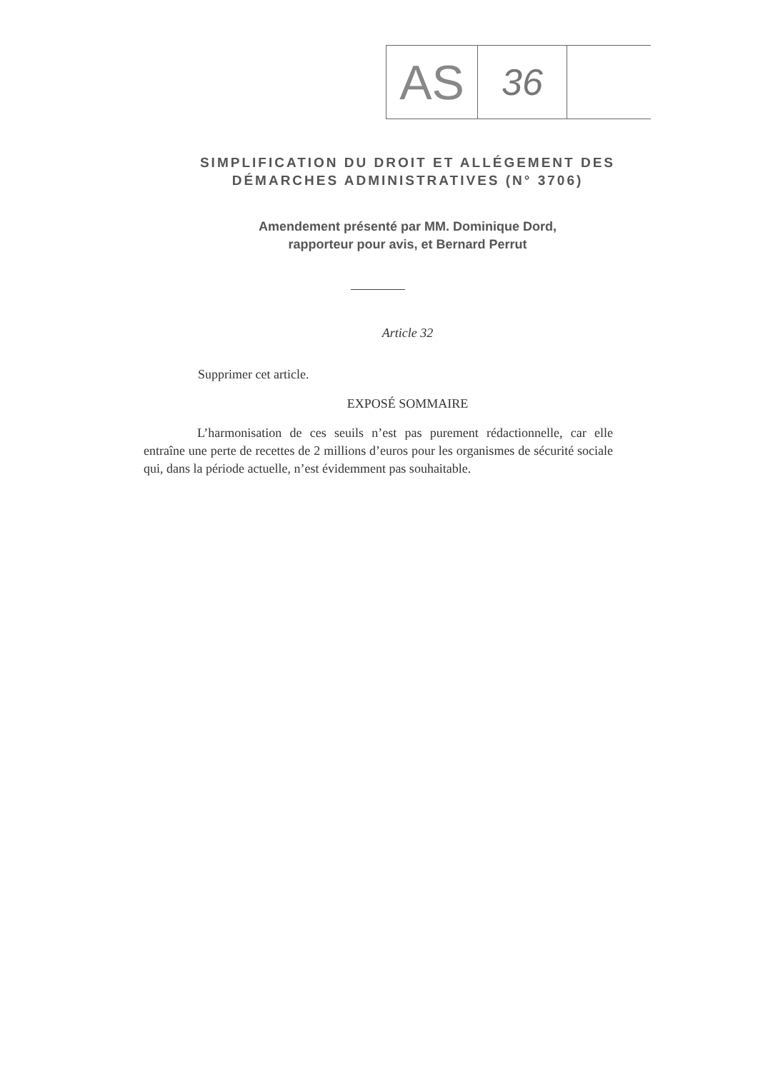| AS | 36 | |
SIMPLIFICATION DU DROIT ET ALLÉGEMENT DES
DÉMARCHES ADMINISTRATIVES (N° 3706)
Amendement présenté par MM. Dominique Dord,
rapporteur pour avis, et Bernard Perrut
Article 32
Supprimer cet article.
EXPOSÉ SOMMAIRE
L’harmonisation de ces seuils n’est pas purement rédactionnelle, car elle entraîne une perte de recettes de 2 millions d’euros pour les organismes de sécurité sociale qui, dans la période actuelle, n’est évidemment pas souhaitable.